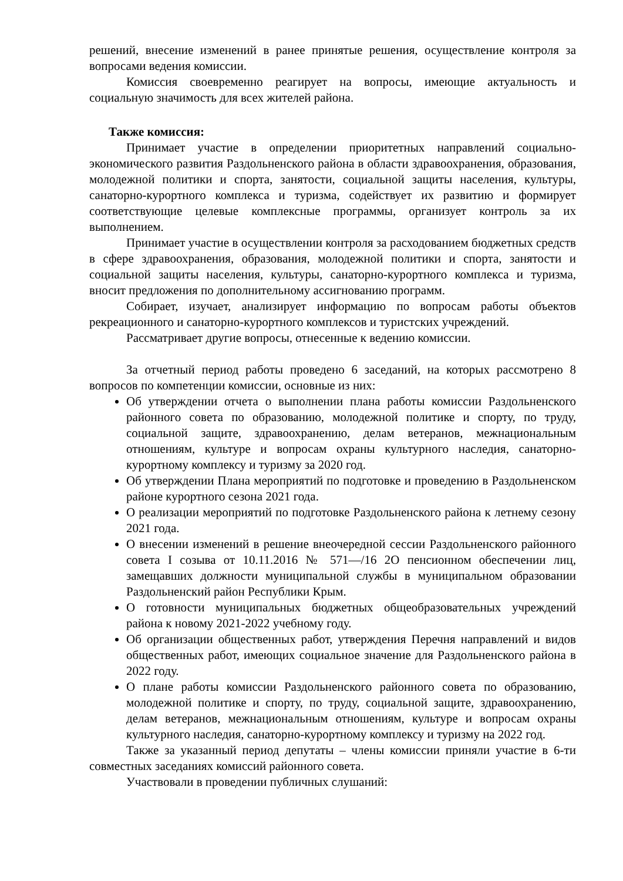решений, внесение изменений в ранее принятые решения, осуществление контроля за вопросами ведения комиссии.
Комиссия своевременно реагирует на вопросы, имеющие актуальность и социальную значимость для всех жителей района.
Также комиссия:
Принимает участие в определении приоритетных направлений социально-экономического развития Раздольненского района в области здравоохранения, образования, молодежной политики и спорта, занятости, социальной защиты населения, культуры, санаторно-курортного комплекса и туризма, содействует их развитию и формирует соответствующие целевые комплексные программы, организует контроль за их выполнением.
Принимает участие в осуществлении контроля за расходованием бюджетных средств в сфере здравоохранения, образования, молодежной политики и спорта, занятости и социальной защиты населения, культуры, санаторно-курортного комплекса и туризма, вносит предложения по дополнительному ассигнованию программ.
Собирает, изучает, анализирует информацию по вопросам работы объектов рекреационного и санаторно-курортного комплексов и туристских учреждений.
Рассматривает другие вопросы, отнесенные к ведению комиссии.
За отчетный период работы проведено 6 заседаний, на которых рассмотрено 8 вопросов по компетенции комиссии, основные из них:
Об утверждении отчета о выполнении плана работы комиссии Раздольненского районного совета по образованию, молодежной политике и спорту, по труду, социальной защите, здравоохранению, делам ветеранов, межнациональным отношениям, культуре и вопросам охраны культурного наследия, санаторно-курортному комплексу и туризму за 2020 год.
Об утверждении Плана мероприятий по подготовке и проведению в Раздольненском районе курортного сезона 2021 года.
О реализации мероприятий по подготовке Раздольненского района к летнему сезону 2021 года.
О внесении изменений в решение внеочередной сессии Раздольненского районного совета I созыва от 10.11.2016 № 571—/16 2О пенсионном обеспечении лиц, замещавших должности муниципальной службы в муниципальном образовании Раздольненский район Республики Крым.
О готовности муниципальных бюджетных общеобразовательных учреждений района к новому 2021-2022 учебному году.
Об организации общественных работ, утверждения Перечня направлений и видов общественных работ, имеющих социальное значение для Раздольненского района в 2022 году.
О плане работы комиссии Раздольненского районного совета по образованию, молодежной политике и спорту, по труду, социальной защите, здравоохранению, делам ветеранов, межнациональным отношениям, культуре и вопросам охраны культурного наследия, санаторно-курортному комплексу и туризму на 2022 год.
Также за указанный период депутаты – члены комиссии приняли участие в 6-ти совместных заседаниях комиссий районного совета.
Участвовали в проведении публичных слушаний: